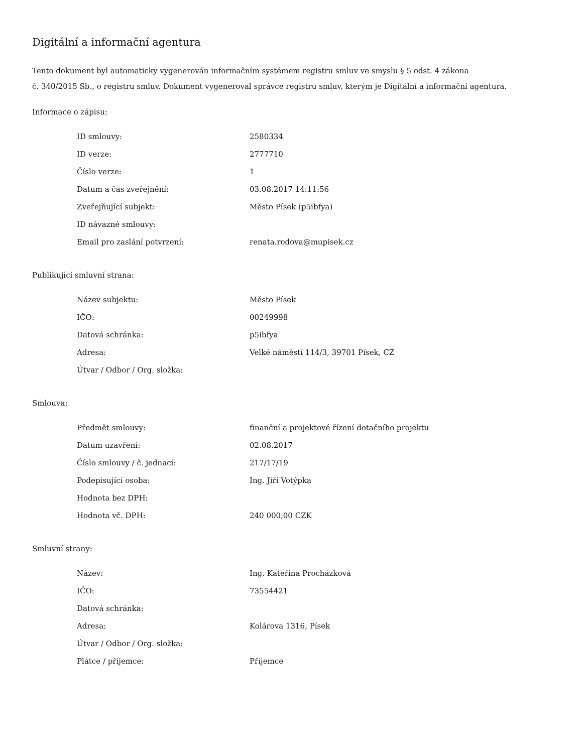Digitální a informační agentura
Tento dokument byl automaticky vygenerován informačním systémem registru smluv ve smyslu § 5 odst. 4 zákona
č. 340/2015 Sb., o registru smluv. Dokument vygeneroval správce registru smluv, kterým je Digitální a informační agentura.
Informace o zápisu:
| ID smlouvy: | 2580334 |
| ID verze: | 2777710 |
| Číslo verze: | 1 |
| Datum a čas zveřejnění: | 03.08.2017 14:11:56 |
| Zveřejňující subjekt: | Město Písek (p5ibfya) |
| ID návazné smlouvy: | |
| Email pro zaslání potvrzení: | renata.rodova@mupisek.cz |
Publikující smluvní strana:
| Název subjektu: | Město Písek |
| IČO: | 00249998 |
| Datová schránka: | p5ibfya |
| Adresa: | Velké náměstí 114/3, 39701 Písek, CZ |
| Útvar / Odbor / Org. složka: | |
Smlouva:
| Předmět smlouvy: | finanční a projektové řízení dotačního projektu |
| Datum uzavření: | 02.08.2017 |
| Číslo smlouvy / č. jednací: | 217/17/19 |
| Podepisující osoba: | Ing. Jiří Votýpka |
| Hodnota bez DPH: | |
| Hodnota vč. DPH: | 240 000,00 CZK |
Smluvní strany:
| Název: | Ing. Kateřina Procházková |
| IČO: | 73554421 |
| Datová schránka: | |
| Adresa: | Kolárova 1316, Písek |
| Útvar / Odbor / Org. složka: | |
| Plátce / příjemce: | Příjemce |